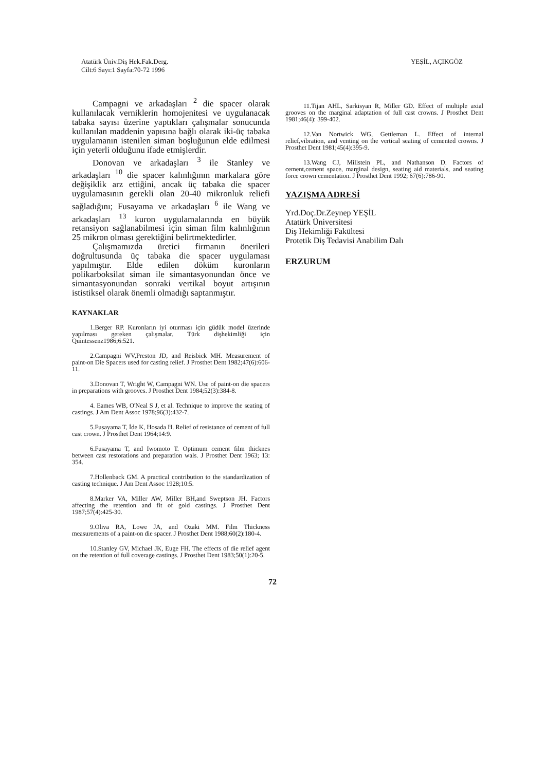Atatürk Üniv.Diş Hek.Fak.Derg.
Cilt:6 Sayı:1 Sayfa:70-72 1996
YEŞİL, AÇIKGÖZ
Campagni ve arkadaşları <sup>2</sup> die spacer olarak kullanılacak verniklerin homojenitesi ve uygulanacak tabaka sayısı üzerine yaptıkları çalışmalar sonucunda kullanılan maddenin yapısına bağlı olarak iki-üç tabaka uygulamanın istenilen siman boşluğunun elde edilmesi için yeterli olduğunu ifade etmişlerdir.
Donovan ve arkadaşları <sup>3</sup> ile Stanley ve arkadaşları <sup>10</sup> die spacer kalınlığının markalara göre değişiklik arz ettiğini, ancak üç tabaka die spacer uygulamasının gerekli olan 20-40 mikronluk reliefi sağladığını; Fusayama ve arkadaşları <sup>6</sup> ile Wang ve arkadaşları <sup>13</sup> kuron uygulamalarında en büyük retansiyon sağlanabilmesi için siman film kalınlığının 25 mikron olması gerektiğini belirtmektedirler.
Çalışmamızda üretici firmanın önerileri doğrultusunda üç tabaka die spacer uygulaması yapılmıştır. Elde edilen döküm kuronların polikarboksilat siman ile simantasyonundan önce ve simantasyonundan sonraki vertikal boyut artışının ististiksel olarak önemli olmadığı saptanmıştır.
KAYNAKLAR
1.Berger RP. Kuronların iyi oturması için güdük model üzerinde yapılması gereken çalışmalar. Türk dişhekimliği için Quintessenz1986;6:521.
2.Campagni WV,Preston JD, and Reisbick MH. Measurement of paint-on Die Spacers used for casting relief. J Prosthet Dent 1982;47(6):606-11.
3.Donovan T, Wright W, Campagni WN. Use of paint-on die spacers in preparations with grooves. J Prosthet Dent 1984;52(3):384-8.
4. Eames WB, O'Neal S J, et al. Technique to improve the seating of castings. J Am Dent Assoc 1978;96(3):432-7.
5.Fusayama T, İde K, Hosada H. Relief of resistance of cement of full cast crown. J Prosthet Dent 1964;14:9.
6.Fusayama T, and Iwomoto T. Optimum cement film thicknes between cast restorations and preparation wals. J Prosthet Dent 1963; 13: 354.
7.Hollenback GM. A practical contribution to the standardization of casting technique. J Am Dent Assoc 1928;10:5.
8.Marker VA, Miller AW, Miller BH,and Sweptson JH. Factors affecting the retention and fit of gold castings. J Prosthet Dent 1987;57(4):425-30.
9.Oliva RA, Lowe JA, and Ozaki MM. Film Thickness measurements of a paint-on die spacer. J Prosthet Dent 1988;60(2):180-4.
10.Stanley GV, Michael JK, Euge FH. The effects of die relief agent on the retention of full coverage castings. J Prosthet Dent 1983;50(1):20-5.
11.Tijan AHL, Sarkisyan R, Miller GD. Effect of multiple axial grooves on the marginal adaptation of full cast crowns. J Prosthet Dent 1981;46(4): 399-402.
12.Van Nortwick WG, Gettleman L. Effect of internal relief,vibration, and venting on the vertical seating of cemented crowns. J Prosthet Dent 1981;45(4):395-9.
13.Wang CJ, Millstein PL, and Nathanson D. Factors of cement,cement space, marginal design, seating aid materials, and seating force crown cementation. J Prosthet Dent 1992; 67(6):786-90.
YAZIŞMA ADRESİ
Yrd.Doç.Dr.Zeynep YEŞİL
Atatürk Üniversitesi
Diş Hekimliği Fakültesi
Protetik Diş Tedavisi Anabilim Dalı
ERZURUM
72